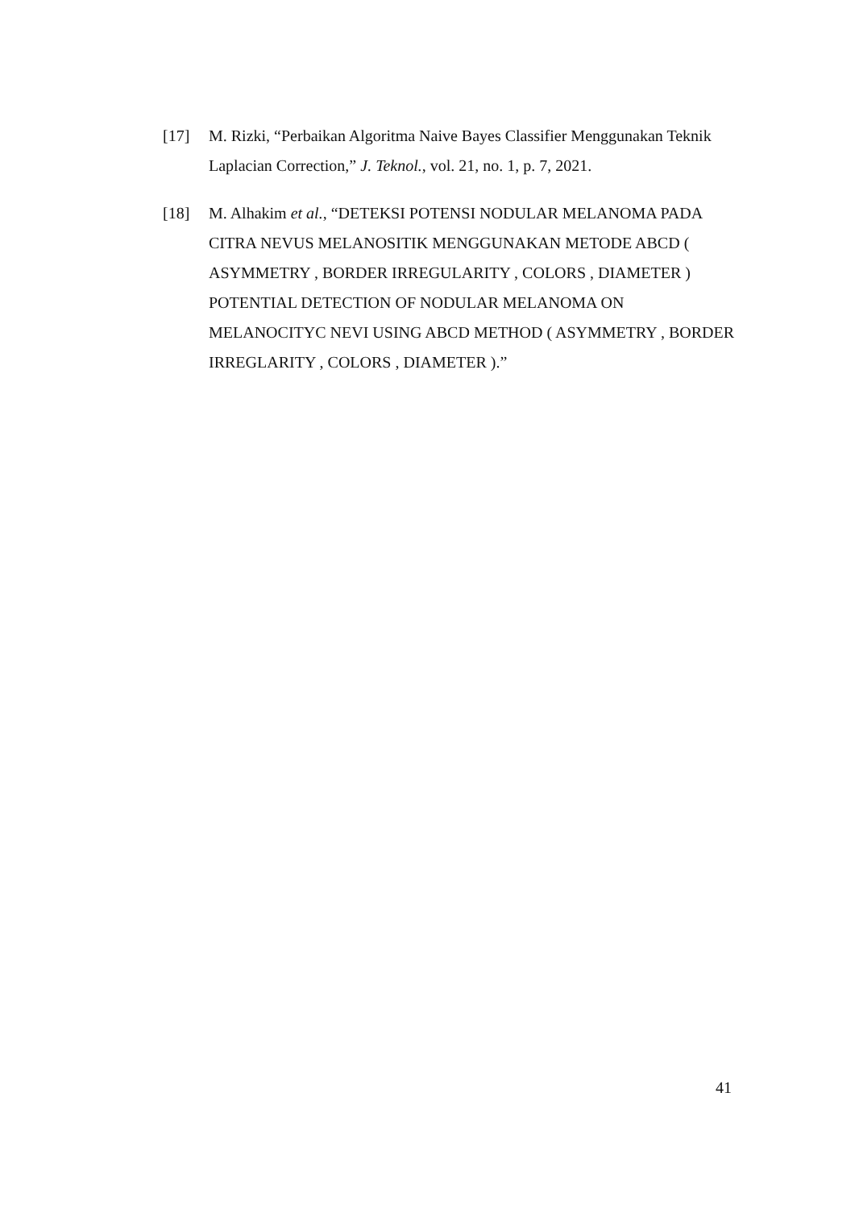[17] M. Rizki, “Perbaikan Algoritma Naive Bayes Classifier Menggunakan Teknik Laplacian Correction,” J. Teknol., vol. 21, no. 1, p. 7, 2021.
[18] M. Alhakim et al., “DETEKSI POTENSI NODULAR MELANOMA PADA CITRA NEVUS MELANOSITIK MENGGUNAKAN METODE ABCD ( ASYMMETRY , BORDER IRREGULARITY , COLORS , DIAMETER ) POTENTIAL DETECTION OF NODULAR MELANOMA ON MELANOCITYC NEVI USING ABCD METHOD ( ASYMMETRY , BORDER IRREGLARITY , COLORS , DIAMETER ).”
41